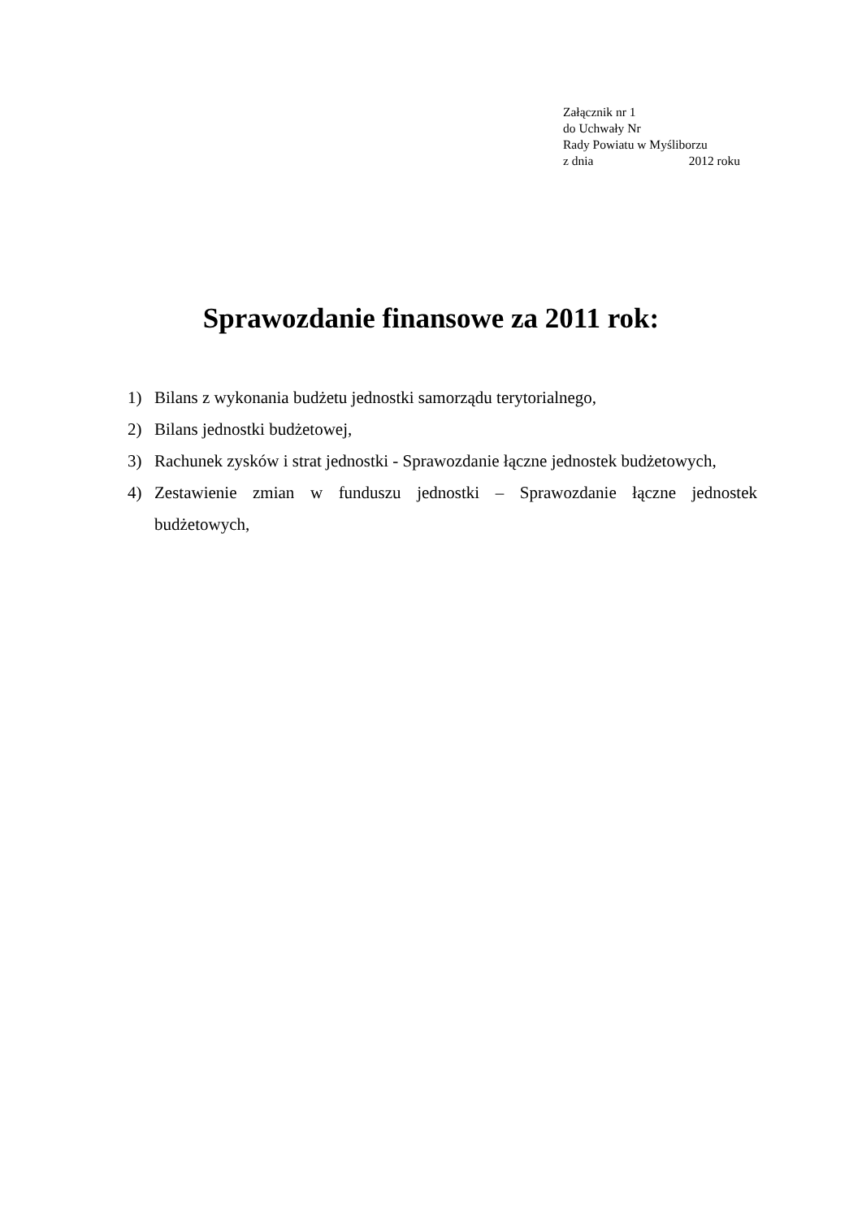Załącznik nr 1
do Uchwały Nr
Rady Powiatu w Myśliborzu
z dnia 2012 roku
Sprawozdanie finansowe za 2011 rok:
1) Bilans z wykonania budżetu jednostki samorządu terytorialnego,
2) Bilans jednostki budżetowej,
3) Rachunek zysków i strat jednostki - Sprawozdanie łączne jednostek budżetowych,
4) Zestawienie zmian w funduszu jednostki – Sprawozdanie łączne jednostek budżetowych,